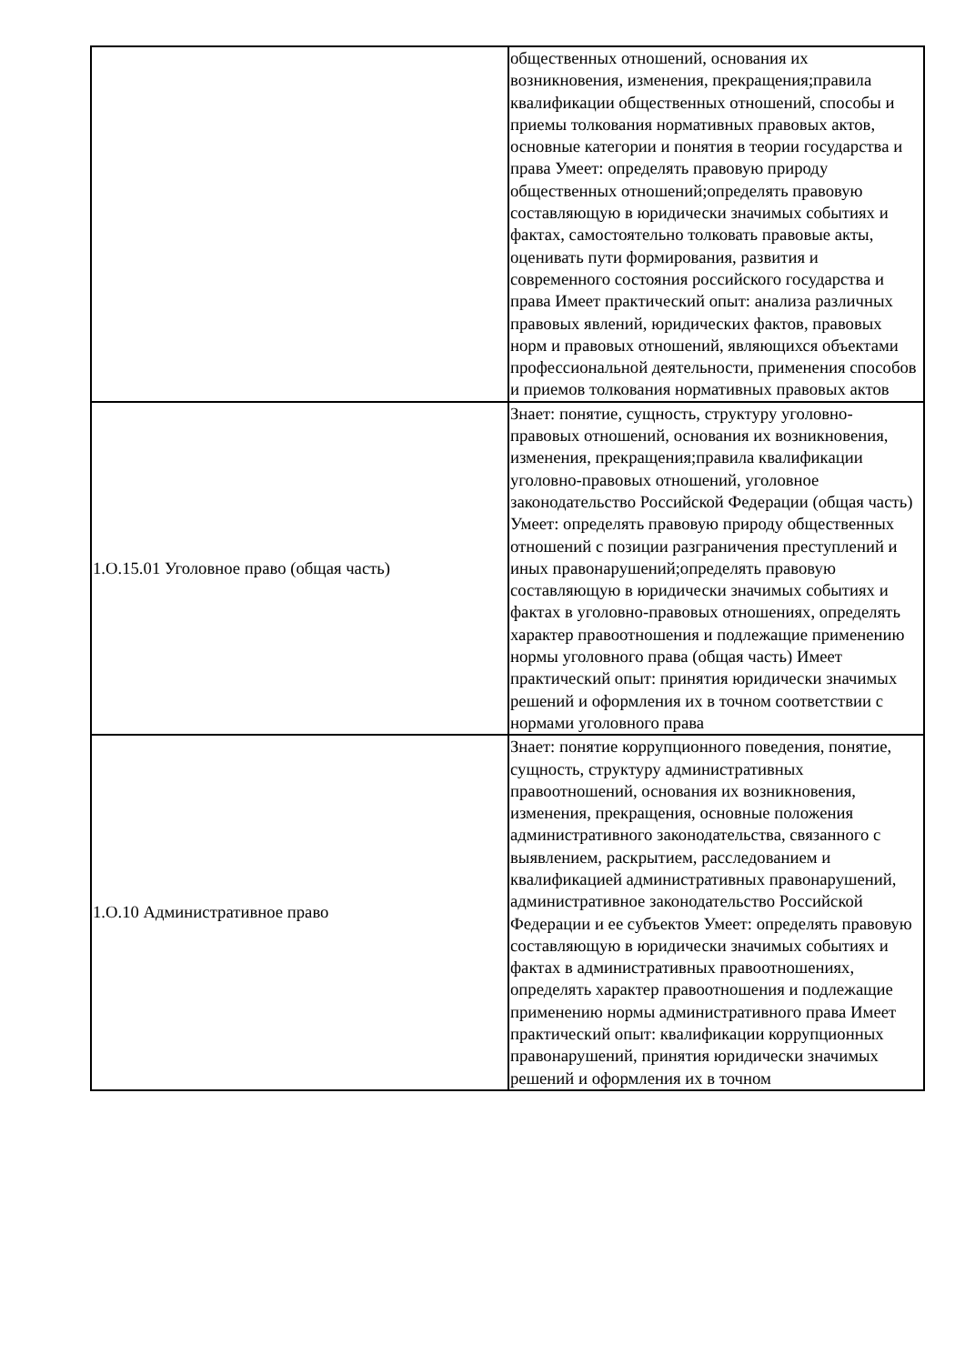| | общественных отношений, основания их возникновения, изменения, прекращения;правила квалификации общественных отношений, способы и приемы толкования нормативных правовых актов, основные категории и понятия в теории государства и права Умеет: определять правовую природу общественных отношений;определять правовую составляющую в юридически значимых событиях и фактах, самостоятельно толковать правовые акты, оценивать пути формирования, развития и современного состояния российского государства и права Имеет практический опыт: анализа различных правовых явлений, юридических фактов, правовых норм и правовых отношений, являющихся объектами профессиональной деятельности, применения способов и приемов толкования нормативных правовых актов |
| 1.О.15.01 Уголовное право (общая часть) | Знает: понятие, сущность, структуру уголовно-правовых отношений, основания их возникновения, изменения, прекращения;правила квалификации уголовно-правовых отношений, уголовное законодательство Российской Федерации (общая часть) Умеет: определять правовую природу общественных отношений с позиции разграничения преступлений и иных правонарушений;определять правовую составляющую в юридически значимых событиях и фактах в уголовно-правовых отношениях, определять характер правоотношения и подлежащие применению нормы уголовного права (общая часть) Имеет практический опыт: принятия юридически значимых решений и оформления их в точном соответствии с нормами уголовного права |
| 1.О.10 Административное право | Знает: понятие коррупционного поведения, понятие, сущность, структуру административных правоотношений, основания их возникновения, изменения, прекращения, основные положения административного законодательства, связанного с выявлением, раскрытием, расследованием и квалификацией административных правонарушений, административное законодательство Российской Федерации и ее субъектов Умеет: определять правовую составляющую в юридически значимых событиях и фактах в административных правоотношениях, определять характер правоотношения и подлежащие применению нормы административного права Имеет практический опыт: квалификации коррупционных правонарушений, принятия юридически значимых решений и оформления их в точном |